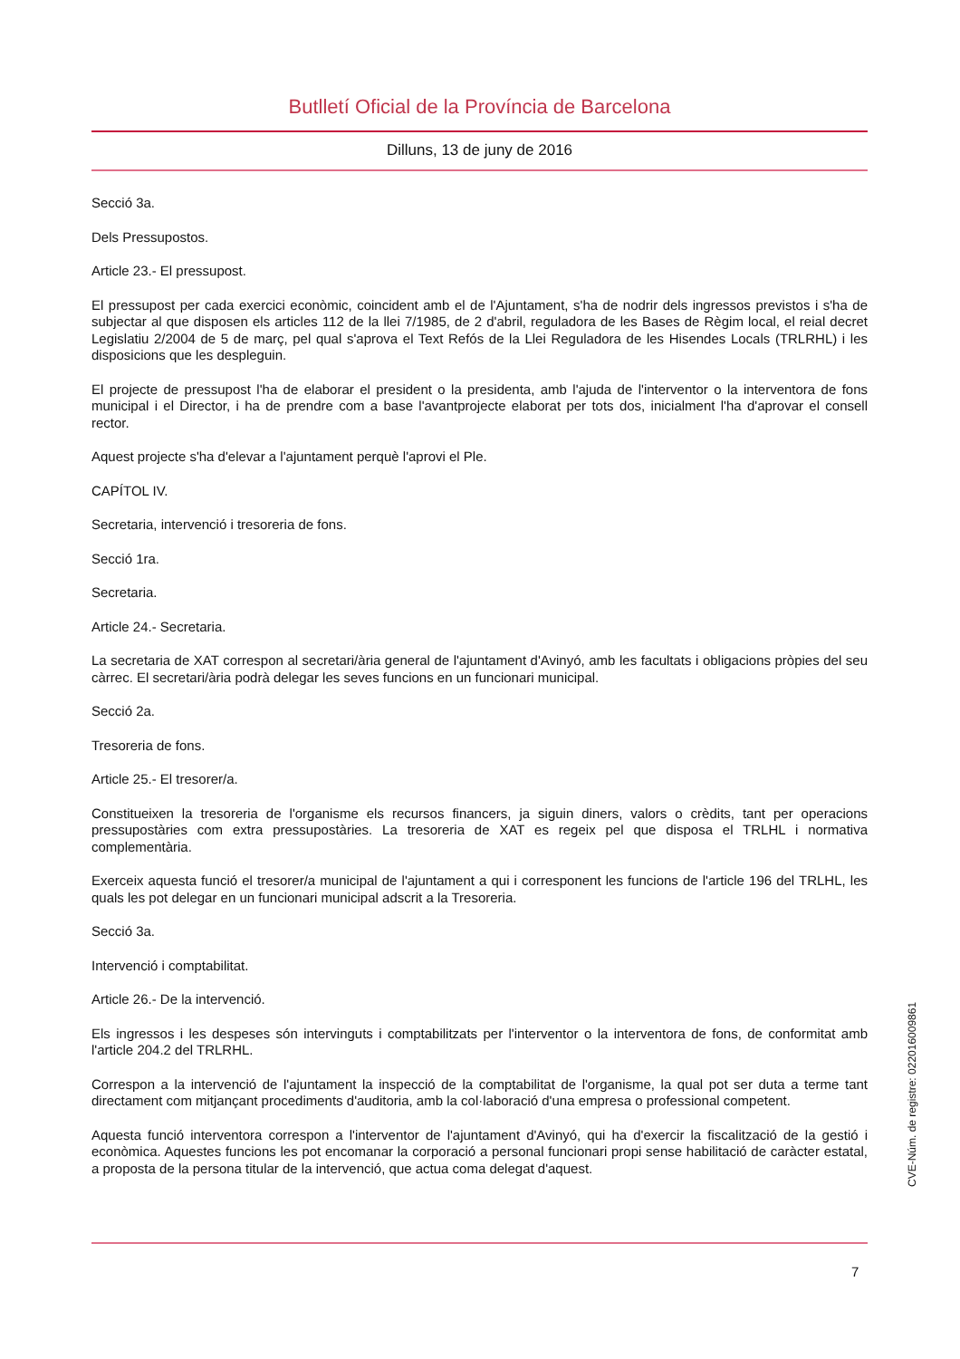Butlletí Oficial de la Província de Barcelona
Dilluns, 13 de juny de 2016
Secció 3a.
Dels Pressupostos.
Article 23.- El pressupost.
El pressupost per cada exercici econòmic, coincident amb el de l'Ajuntament, s'ha de nodrir dels ingressos previstos i s'ha de subjectar al que disposen els articles 112 de la llei 7/1985, de 2 d'abril, reguladora de les Bases de Règim local, el reial decret Legislatiu 2/2004 de 5 de març, pel qual s'aprova el Text Refós de la Llei Reguladora de les Hisendes Locals (TRLRHL) i les disposicions que les despleguin.
El projecte de pressupost l'ha de elaborar el president o la presidenta, amb l'ajuda de l'interventor o la interventora de fons municipal i el Director, i ha de prendre com a base l'avantprojecte elaborat per tots dos, inicialment l'ha d'aprovar el consell rector.
Aquest projecte s'ha d'elevar a l'ajuntament perquè l'aprovi el Ple.
CAPÍTOL IV.
Secretaria, intervenció i tresoreria de fons.
Secció 1ra.
Secretaria.
Article 24.- Secretaria.
La secretaria de XAT correspon al secretari/ària general de l'ajuntament d'Avinyó, amb les facultats i obligacions pròpies del seu càrrec. El secretari/ària podrà delegar les seves funcions en un funcionari municipal.
Secció 2a.
Tresoreria de fons.
Article 25.- El tresorer/a.
Constitueixen la tresoreria de l'organisme els recursos financers, ja siguin diners, valors o crèdits, tant per operacions pressupostàries com extra pressupostàries. La tresoreria de XAT es regeix pel que disposa el TRLHL i normativa complementària.
Exerceix aquesta funció el tresorer/a municipal de l'ajuntament a qui i corresponent les funcions de l'article 196 del TRLHL, les quals les pot delegar en un funcionari municipal adscrit a la Tresoreria.
Secció 3a.
Intervenció i comptabilitat.
Article 26.- De la intervenció.
Els ingressos i les despeses són intervinguts i comptabilitzats per l'interventor o la interventora de fons, de conformitat amb l'article 204.2 del TRLRHL.
Correspon a la intervenció de l'ajuntament la inspecció de la comptabilitat de l'organisme, la qual pot ser duta a terme tant directament com mitjançant procediments d'auditoria, amb la col·laboració d'una empresa o professional competent.
Aquesta funció interventora correspon a l'interventor de l'ajuntament d'Avinyó, qui ha d'exercir la fiscalització de la gestió i econòmica. Aquestes funcions les pot encomanar la corporació a personal funcionari propi sense habilitació de caràcter estatal, a proposta de la persona titular de la intervenció, que actua coma delegat d'aquest.
CVE-Núm. de registre: 022016009861
7